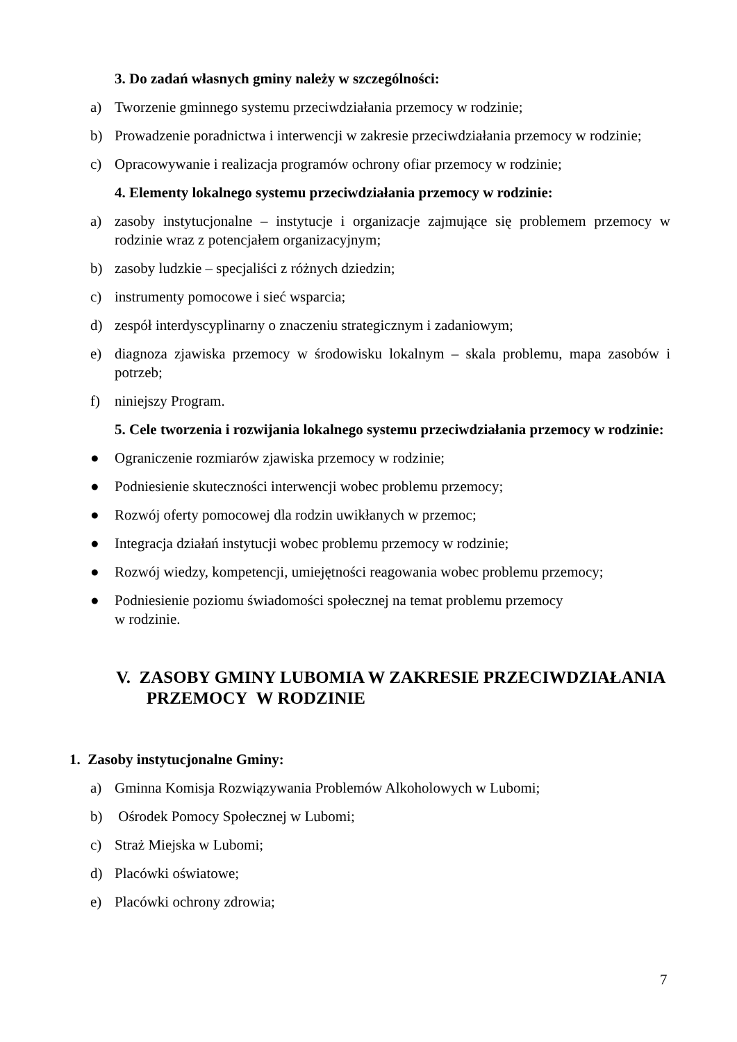3. Do zadań własnych gminy należy w szczególności:
a) Tworzenie gminnego systemu przeciwdziałania przemocy w rodzinie;
b) Prowadzenie poradnictwa i interwencji w zakresie przeciwdziałania przemocy w rodzinie;
c) Opracowywanie i realizacja programów ochrony ofiar przemocy w rodzinie;
4. Elementy lokalnego systemu przeciwdziałania przemocy w rodzinie:
a) zasoby instytucjonalne – instytucje i organizacje zajmujące się problemem przemocy w rodzinie wraz z potencjałem organizacyjnym;
b) zasoby ludzkie – specjaliści z różnych dziedzin;
c) instrumenty pomocowe i sieć wsparcia;
d) zespół interdyscyplinarny o znaczeniu strategicznym i zadaniowym;
e) diagnoza zjawiska przemocy w środowisku lokalnym – skala problemu, mapa zasobów i potrzeb;
f) niniejszy Program.
5. Cele tworzenia i rozwijania lokalnego systemu przeciwdziałania przemocy w rodzinie:
● Ograniczenie rozmiarów zjawiska przemocy w rodzinie;
● Podniesienie skuteczności interwencji wobec problemu przemocy;
● Rozwój oferty pomocowej dla rodzin uwikłanych w przemoc;
● Integracja działań instytucji wobec problemu przemocy w rodzinie;
● Rozwój wiedzy, kompetencji, umiejętności reagowania wobec problemu przemocy;
● Podniesienie poziomu świadomości społecznej na temat problemu przemocy
w rodzinie.
V. ZASOBY GMINY LUBOMIA W ZAKRESIE PRZECIWDZIAŁANIA
PRZEMOCY W RODZINIE
1. Zasoby instytucjonalne Gminy:
a) Gminna Komisja Rozwiązywania Problemów Alkoholowych w Lubomi;
b) Ośrodek Pomocy Społecznej w Lubomi;
c) Straż Miejska w Lubomi;
d) Placówki oświatowe;
e) Placówki ochrony zdrowia;
7